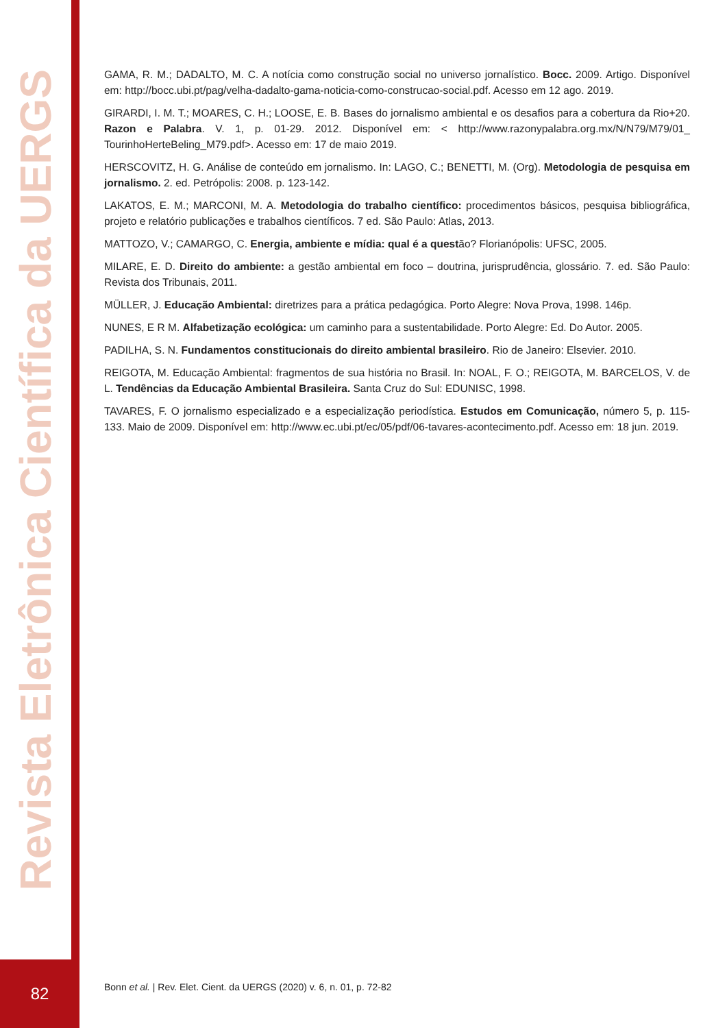Revista Eletrônica Científica da UERGS
GAMA, R. M.; DADALTO, M. C. A notícia como construção social no universo jornalístico. Bocc. 2009. Artigo. Disponível em: http://bocc.ubi.pt/pag/velha-dadalto-gama-noticia-como-construcao-social.pdf. Acesso em 12 ago. 2019.
GIRARDI, I. M. T.; MOARES, C. H.; LOOSE, E. B. Bases do jornalismo ambiental e os desafios para a cobertura da Rio+20. Razon e Palabra. V. 1, p. 01-29. 2012. Disponível em: < http://www.razonypalabra.org.mx/N/N79/M79/01_ TourinhoHerteBeling_M79.pdf>. Acesso em: 17 de maio 2019.
HERSCOVITZ, H. G. Análise de conteúdo em jornalismo. In: LAGO, C.; BENETTI, M. (Org). Metodologia de pesquisa em jornalismo. 2. ed. Petrópolis: 2008. p. 123-142.
LAKATOS, E. M.; MARCONI, M. A. Metodologia do trabalho científico: procedimentos básicos, pesquisa bibliográfica, projeto e relatório publicações e trabalhos científicos. 7 ed. São Paulo: Atlas, 2013.
MATTOZO, V.; CAMARGO, C. Energia, ambiente e mídia: qual é a questão? Florianópolis: UFSC, 2005.
MILARE, E. D. Direito do ambiente: a gestão ambiental em foco – doutrina, jurisprudência, glossário. 7. ed. São Paulo: Revista dos Tribunais, 2011.
MÜLLER, J. Educação Ambiental: diretrizes para a prática pedagógica. Porto Alegre: Nova Prova, 1998. 146p.
NUNES, E R M. Alfabetização ecológica: um caminho para a sustentabilidade. Porto Alegre: Ed. Do Autor. 2005.
PADILHA, S. N. Fundamentos constitucionais do direito ambiental brasileiro. Rio de Janeiro: Elsevier. 2010.
REIGOTA, M. Educação Ambiental: fragmentos de sua história no Brasil. In: NOAL, F. O.; REIGOTA, M. BARCELOS, V. de L. Tendências da Educação Ambiental Brasileira. Santa Cruz do Sul: EDUNISC, 1998.
TAVARES, F. O jornalismo especializado e a especialização periodística. Estudos em Comunicação, número 5, p. 115-133. Maio de 2009. Disponível em: http://www.ec.ubi.pt/ec/05/pdf/06-tavares-acontecimento.pdf. Acesso em: 18 jun. 2019.
82
Bonn et al. | Rev. Elet. Cient. da UERGS (2020) v. 6, n. 01, p. 72-82